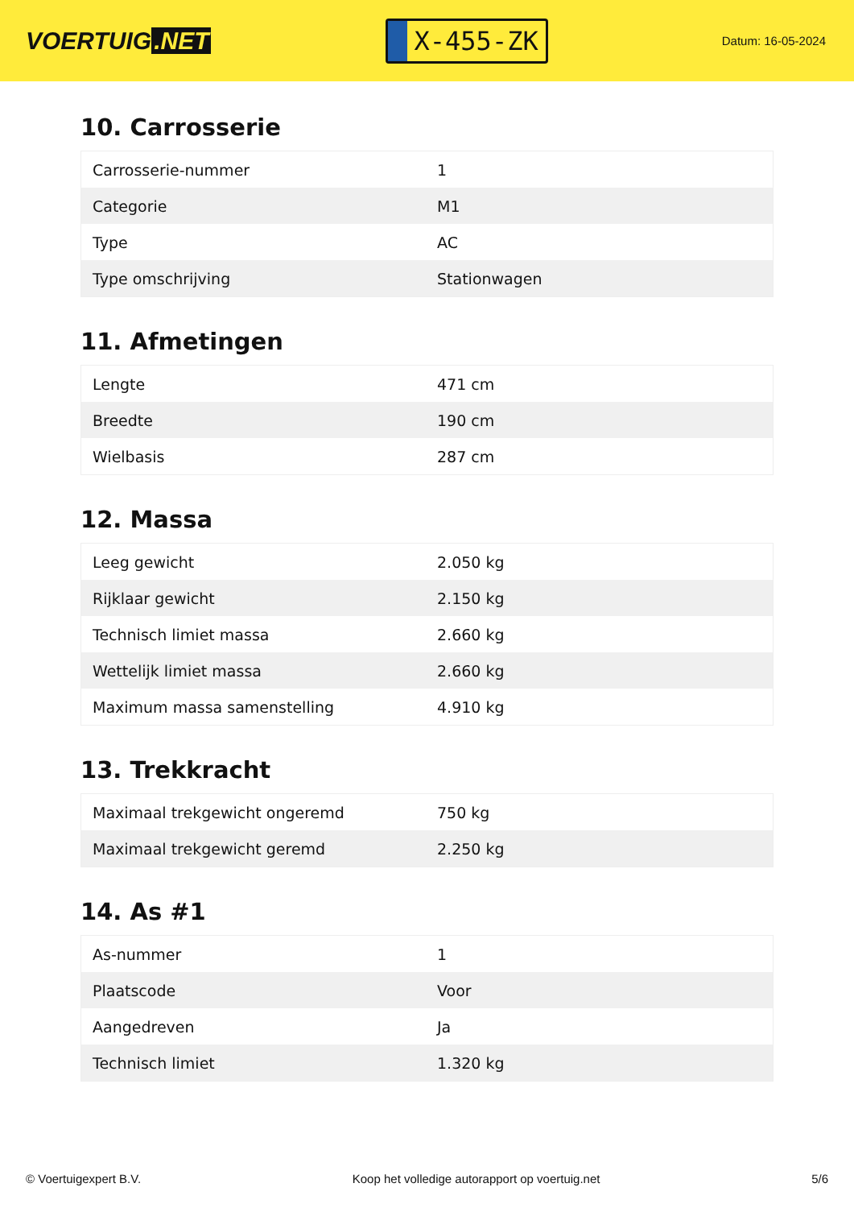VOERTUIG.NET
X-455-ZK
Datum: 16-05-2024
10. Carrosserie
| Carrosserie-nummer | 1 |
| Categorie | M1 |
| Type | AC |
| Type omschrijving | Stationwagen |
11. Afmetingen
| Lengte | 471 cm |
| Breedte | 190 cm |
| Wielbasis | 287 cm |
12. Massa
| Leeg gewicht | 2.050 kg |
| Rijklaar gewicht | 2.150 kg |
| Technisch limiet massa | 2.660 kg |
| Wettelijk limiet massa | 2.660 kg |
| Maximum massa samenstelling | 4.910 kg |
13. Trekkracht
| Maximaal trekgewicht ongeremd | 750 kg |
| Maximaal trekgewicht geremd | 2.250 kg |
14. As #1
| As-nummer | 1 |
| Plaatscode | Voor |
| Aangedreven | Ja |
| Technisch limiet | 1.320 kg |
© Voertuigexpert B.V. Koop het volledige autorapport op voertuig.net 5/6